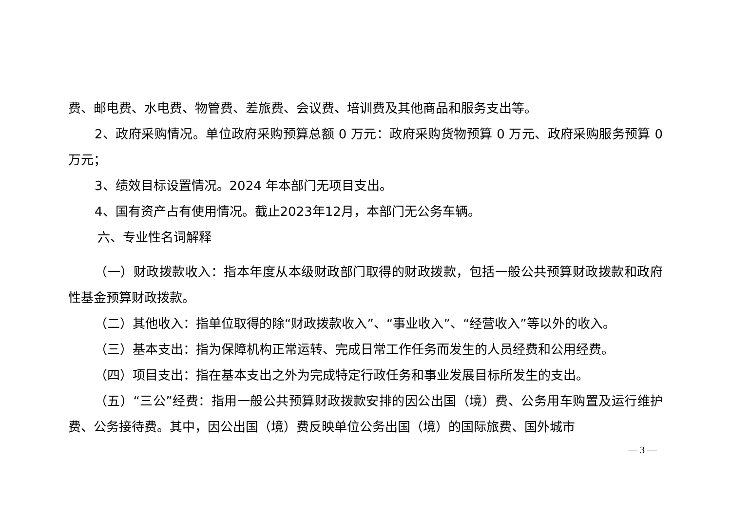费、邮电费、水电费、物管费、差旅费、会议费、培训费及其他商品和服务支出等。
2、政府采购情况。单位政府采购预算总额 0 万元：政府采购货物预算 0 万元、政府采购服务预算 0 万元；
3、绩效目标设置情况。2024 年本部门无项目支出。
4、国有资产占有使用情况。截止2023年12月，本部门无公务车辆。
六、专业性名词解释
（一）财政拨款收入：指本年度从本级财政部门取得的财政拨款，包括一般公共预算财政拨款和政府性基金预算财政拨款。
（二）其他收入：指单位取得的除“财政拨款收入”、“事业收入”、“经营收入”等以外的收入。
（三）基本支出：指为保障机构正常运转、完成日常工作任务而发生的人员经费和公用经费。
（四）项目支出：指在基本支出之外为完成特定行政任务和事业发展目标所发生的支出。
（五）“三公”经费：指用一般公共预算财政拨款安排的因公出国（境）费、公务用车购置及运行维护费、公务接待费。其中，因公出国（境）费反映单位公务出国（境）的国际旅费、国外城市
— 3 —